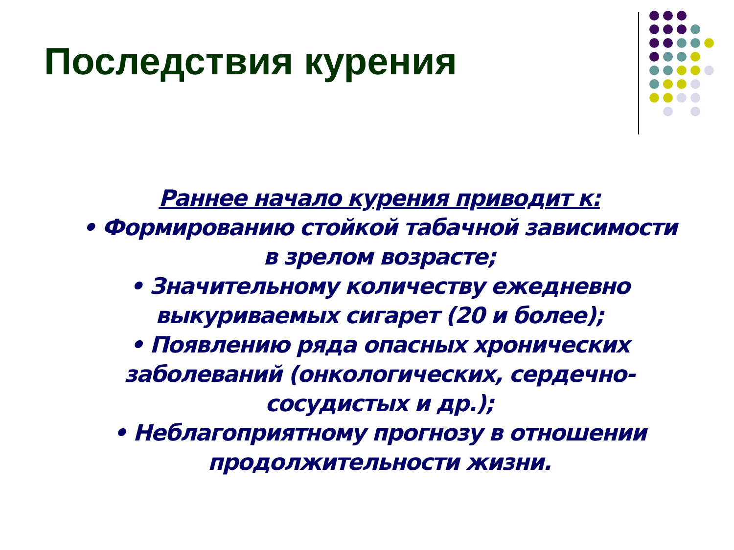Последствия курения
Раннее начало курения приводит к:
• Формированию стойкой табачной зависимости в зрелом возрасте;
• Значительному количеству ежедневно выкуриваемых сигарет (20 и более);
• Появлению ряда опасных хронических заболеваний (онкологических, сердечно-сосудистых и др.);
• Неблагоприятному прогнозу в отношении продолжительности жизни.